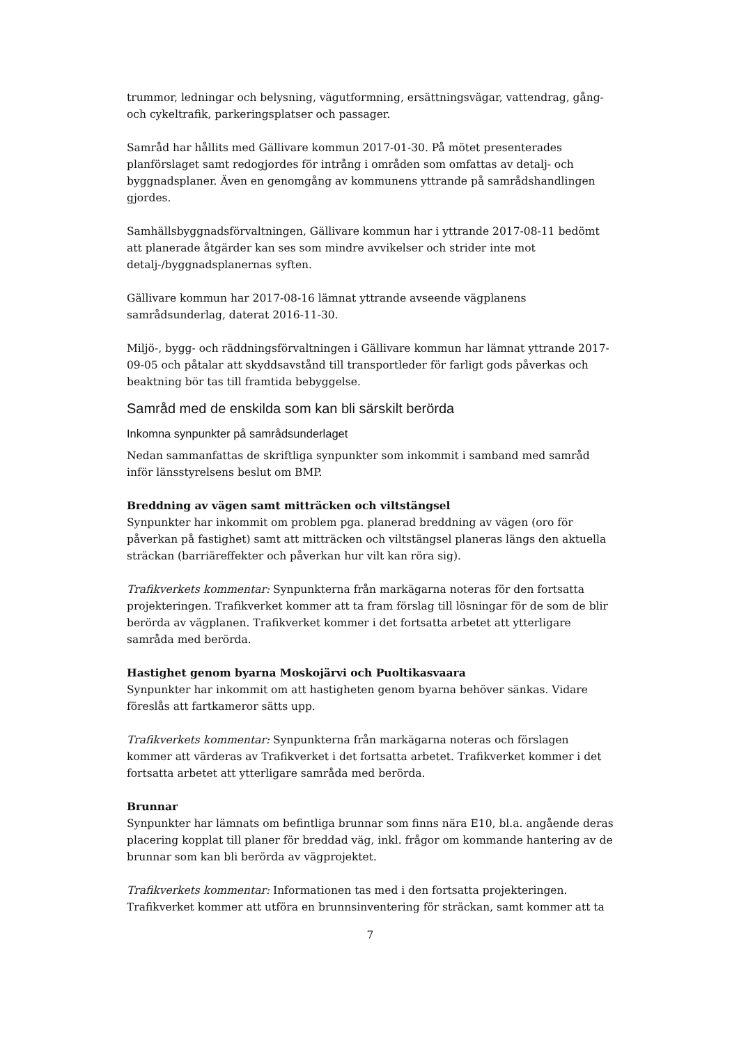trummor, ledningar och belysning, vägutformning, ersättningsvägar, vattendrag, gång- och cykeltrafik, parkeringsplatser och passager.
Samråd har hållits med Gällivare kommun 2017-01-30. På mötet presenterades planförslaget samt redogjordes för intrång i områden som omfattas av detalj- och byggnadsplaner. Även en genomgång av kommunens yttrande på samrådshandlingen gjordes.
Samhällsbyggnadsförvaltningen, Gällivare kommun har i yttrande 2017-08-11 bedömt att planerade åtgärder kan ses som mindre avvikelser och strider inte mot detalj-/byggnadsplanernas syften.
Gällivare kommun har 2017-08-16 lämnat yttrande avseende vägplanens samrådsunderlag, daterat 2016-11-30.
Miljö-, bygg- och räddningsförvaltningen i Gällivare kommun har lämnat yttrande 2017-09-05 och påtalar att skyddsavstånd till transportleder för farligt gods påverkas och beaktning bör tas till framtida bebyggelse.
Samråd med de enskilda som kan bli särskilt berörda
Inkomna synpunkter på samrådsunderlaget
Nedan sammanfattas de skriftliga synpunkter som inkommit i samband med samråd inför länsstyrelsens beslut om BMP.
Breddning av vägen samt mitträcken och viltstängsel
Synpunkter har inkommit om problem pga. planerad breddning av vägen (oro för påverkan på fastighet) samt att mitträcken och viltstängsel planeras längs den aktuella sträckan (barriäreffekter och påverkan hur vilt kan röra sig).
Trafikverkets kommentar: Synpunkterna från markägarna noteras för den fortsatta projekteringen. Trafikverket kommer att ta fram förslag till lösningar för de som de blir berörda av vägplanen. Trafikverket kommer i det fortsatta arbetet att ytterligare samråda med berörda.
Hastighet genom byarna Moskojärvi och Puoltikasvaara
Synpunkter har inkommit om att hastigheten genom byarna behöver sänkas. Vidare föreslås att fartkameror sätts upp.
Trafikverkets kommentar: Synpunkterna från markägarna noteras och förslagen kommer att värderas av Trafikverket i det fortsatta arbetet. Trafikverket kommer i det fortsatta arbetet att ytterligare samråda med berörda.
Brunnar
Synpunkter har lämnats om befintliga brunnar som finns nära E10, bl.a. angående deras placering kopplat till planer för breddad väg, inkl. frågor om kommande hantering av de brunnar som kan bli berörda av vägprojektet.
Trafikverkets kommentar: Informationen tas med i den fortsatta projekteringen. Trafikverket kommer att utföra en brunnsinventering för sträckan, samt kommer att ta
7